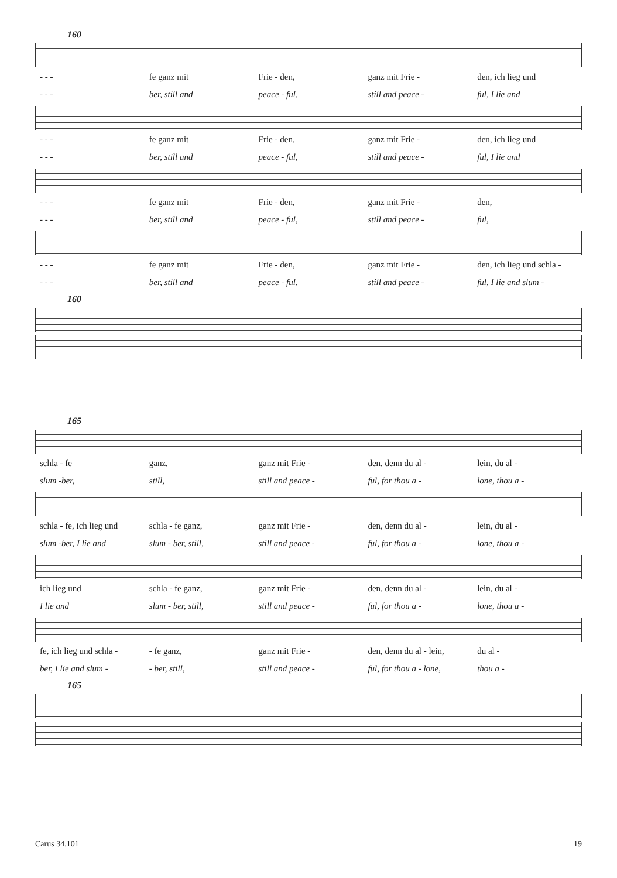160
- - - fe ganz mit Frie - den, ganz mit Frie - den, ich lieg und
- - - ber, still and peace - ful, still and peace - ful, I lie and
- - - fe ganz mit Frie - den, ganz mit Frie - den, ich lieg und
- - - ber, still and peace - ful, still and peace - ful, I lie and
- - - fe ganz mit Frie - den, ganz mit Frie - den,
- - - ber, still and peace - ful, still and peace - ful,
- - - fe ganz mit Frie - den, ganz mit Frie - den, ich lieg und schla -
- - - ber, still and peace - ful, still and peace - ful, I lie and slum -
160
165
schla - fe ganz, ganz mit Frie - den, denn du al - lein, du al -
slum -ber, still, still and peace - ful, for thou a - lone, thou a -
schla - fe, ich lieg und schla - fe ganz, ganz mit Frie - den, denn du al - lein, du al -
slum -ber, I lie and slum - ber, still, still and peace - ful, for thou a - lone, thou a -
ich lieg und schla - fe ganz, ganz mit Frie - den, denn du al - lein, du al -
I lie and slum - ber, still, still and peace - ful, for thou a - lone, thou a -
fe, ich lieg und schla - - fe ganz, ganz mit Frie - den, denn du al - lein, du al -
ber, I lie and slum - - ber, still, still and peace - ful, for thou a - lone, thou a -
165
Carus 34.101 19